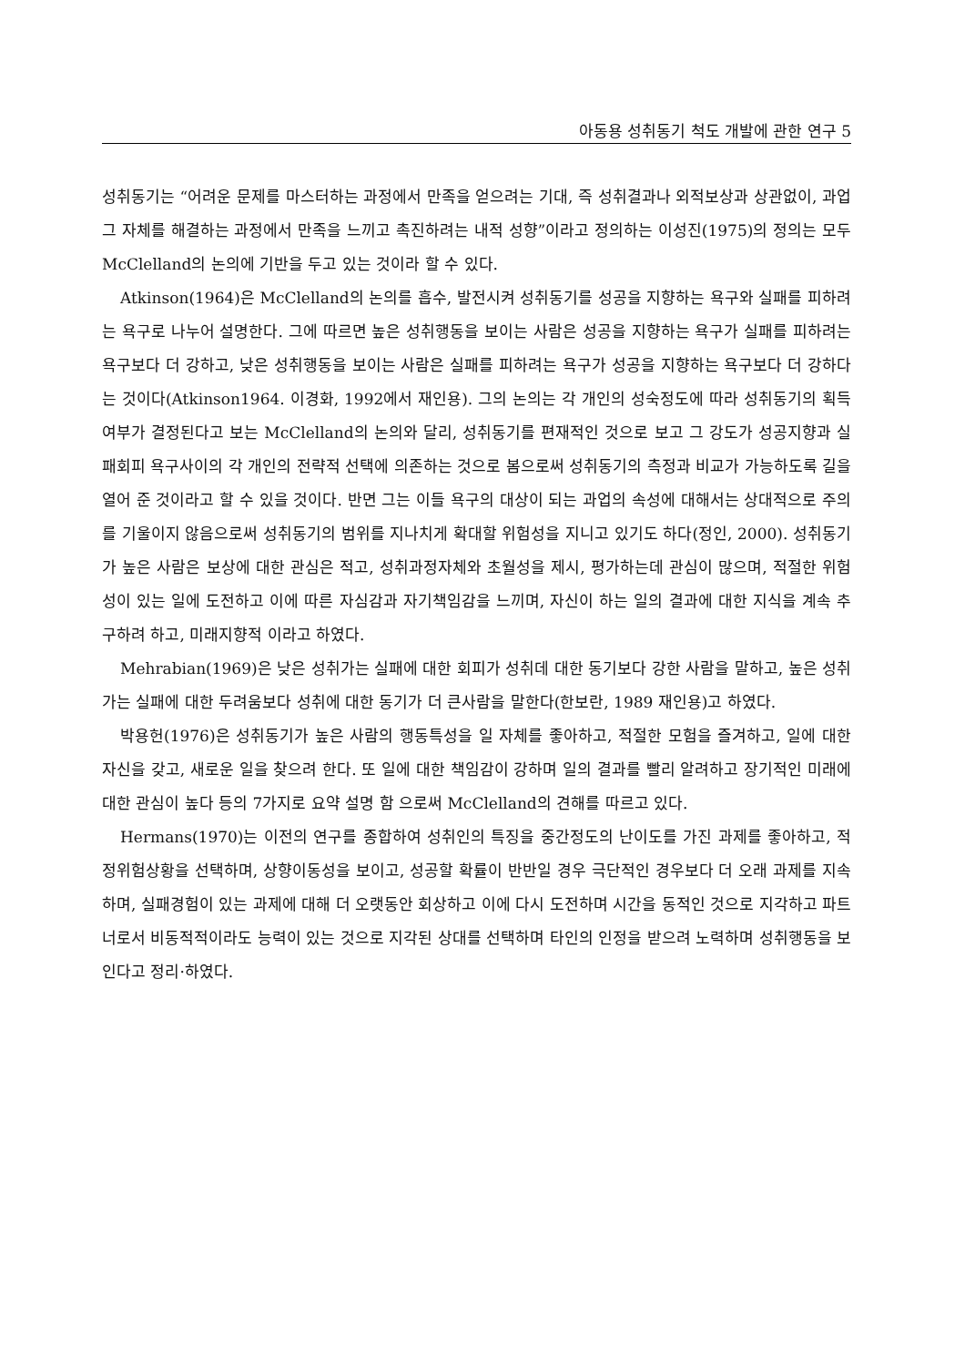아동용 성취동기 척도 개발에 관한 연구 5
성취동기는 “어려운 문제를 마스터하는 과정에서 만족을 얻으려는 기대, 즉 성취결과나 외적보상과 상관없이, 과업 그 자체를 해결하는 과정에서 만족을 느끼고 촉진하려는 내적 성향”이라고 정의하는 이성진(1975)의 정의는 모두 McClelland의 논의에 기반을 두고 있는 것이라 할 수 있다.
Atkinson(1964)은 McClelland의 논의를 흡수, 발전시켜 성취동기를 성공을 지향하는 욕구와 실패를 피하려는 욕구로 나누어 설명한다. 그에 따르면 높은 성취행동을 보이는 사람은 성공을 지향하는 욕구가 실패를 피하려는 욕구보다 더 강하고, 낮은 성취행동을 보이는 사람은 실패를 피하려는 욕구가 성공을 지향하는 욕구보다 더 강하다는 것이다(Atkinson1964. 이경화, 1992에서 재인용). 그의 논의는 각 개인의 성숙정도에 따라 성취동기의 획득여부가 결정된다고 보는 McClelland의 논의와 달리, 성취동기를 편재적인 것으로 보고 그 강도가 성공지향과 실패회피 욕구사이의 각 개인의 전략적 선택에 의존하는 것으로 봄으로써 성취동기의 측정과 비교가 가능하도록 길을 열어 준 것이라고 할 수 있을 것이다. 반면 그는 이들 욕구의 대상이 되는 과업의 속성에 대해서는 상대적으로 주의를 기울이지 않음으로써 성취동기의 범위를 지나치게 확대할 위험성을 지니고 있기도 하다(정인, 2000). 성취동기가 높은 사람은 보상에 대한 관심은 적고, 성취과정자체와 초월성을 제시, 평가하는데 관심이 많으며, 적절한 위험성이 있는 일에 도전하고 이에 따른 자심감과 자기책임감을 느끼며, 자신이 하는 일의 결과에 대한 지식을 계속 추구하려 하고, 미래지향적 이라고 하였다.
Mehrabian(1969)은 낮은 성취가는 실패에 대한 회피가 성취데 대한 동기보다 강한 사람을 말하고, 높은 성취가는 실패에 대한 두려움보다 성취에 대한 동기가 더 큰사람을 말한다(한보란, 1989 재인용)고 하였다.
박용헌(1976)은 성취동기가 높은 사람의 행동특성을 일 자체를 좋아하고, 적절한 모험을 즐겨하고, 일에 대한 자신을 갖고, 새로운 일을 찾으려 한다. 또 일에 대한 책임감이 강하며 일의 결과를 빨리 알려하고 장기적인 미래에 대한 관심이 높다 등의 7가지로 요약 설명 함 으로써 McClelland의 견해를 따르고 있다.
Hermans(1970)는 이전의 연구를 종합하여 성취인의 특징을 중간정도의 난이도를 가진 과제를 좋아하고, 적정위험상황을 선택하며, 상향이동성을 보이고, 성공할 확률이 반반일 경우 극단적인 경우보다 더 오래 과제를 지속하며, 실패경험이 있는 과제에 대해 더 오랫동안 회상하고 이에 다시 도전하며 시간을 동적인 것으로 지각하고 파트너로서 비동적적이라도 능력이 있는 것으로 지각된 상대를 선택하며 타인의 인정을 받으려 노력하며 성취행동을 보인다고 정리·하였다.